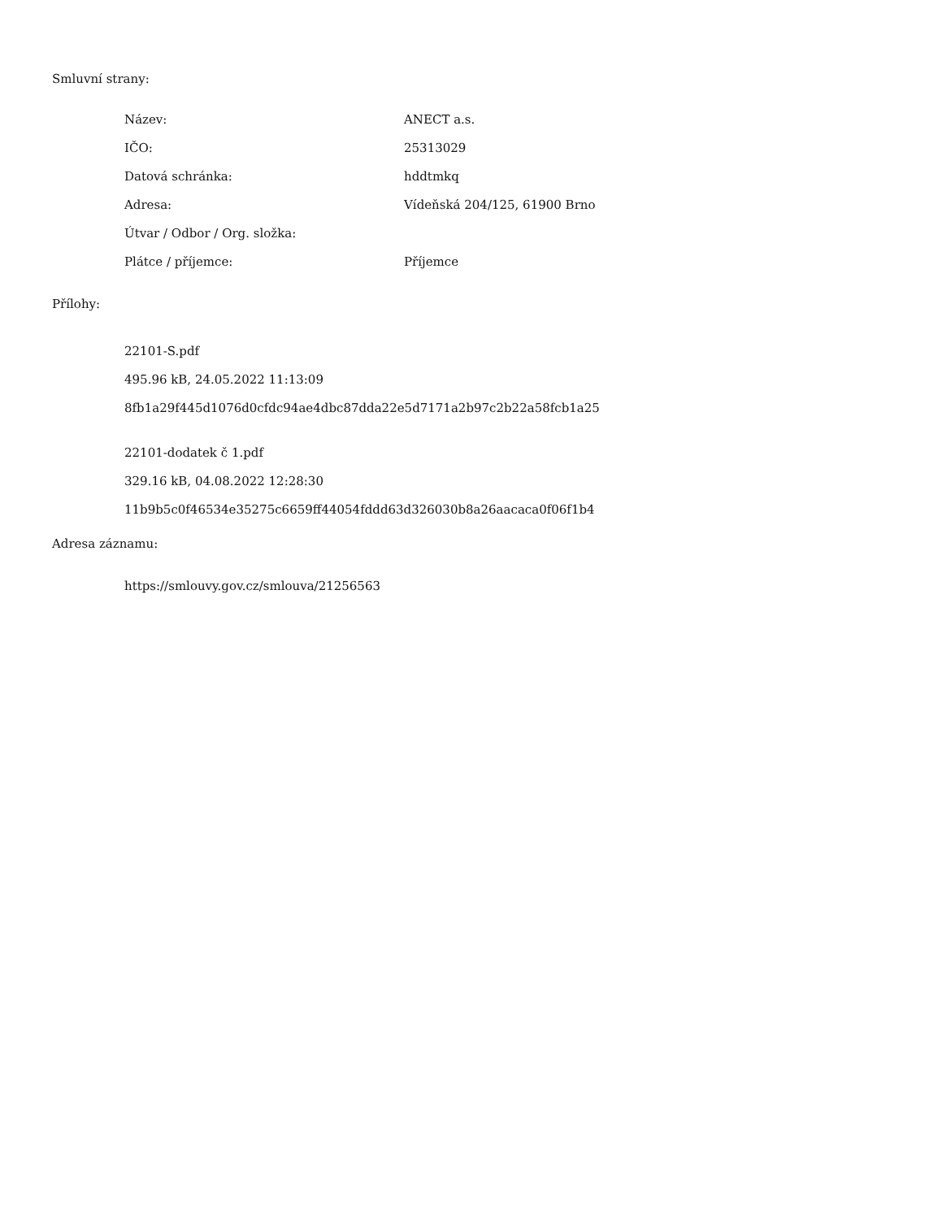Smluvní strany:
Název: ANECT a.s.
IČO: 25313029
Datová schránka: hddtmkq
Adresa: Vídeňská 204/125, 61900 Brno
Útvar / Odbor / Org. složka: Plátce / příjemce: Příjemce
Přílohy:
22101-S.pdf
495.96 kB, 24.05.2022 11:13:09
8fb1a29f445d1076d0cfdc94ae4dbc87dda22e5d7171a2b97c2b22a58fcb1a25
22101-dodatek č 1.pdf
329.16 kB, 04.08.2022 12:28:30
11b9b5c0f46534e35275c6659ff44054fddd63d326030b8a26aacaca0f06f1b4
Adresa záznamu:
https://smlouvy.gov.cz/smlouva/21256563